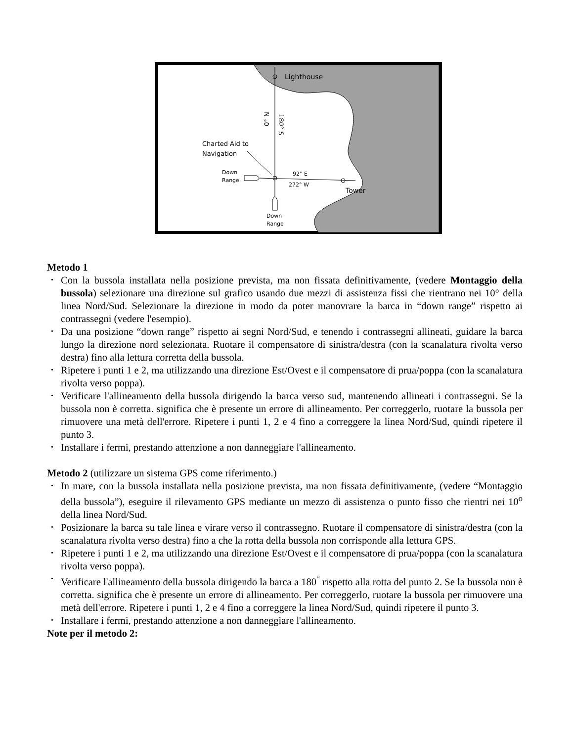Lighthouse
0° N
180° S
Charted Aid to
Navigation
Down
Range
92° E
272° W
Tower
Down
Range
Metodo 1
• Con la bussola installata nella posizione prevista, ma non fissata definitivamente, (vedere Montaggio della bussola) selezionare una direzione sul grafico usando due mezzi di assistenza fissi che rientrano nei 10° della linea Nord/Sud. Selezionare la direzione in modo da poter manovrare la barca in “down range” rispetto ai contrassegni (vedere l'esempio).
• Da una posizione “down range” rispetto ai segni Nord/Sud, e tenendo i contrassegni allineati, guidare la barca lungo la direzione nord selezionata. Ruotare il compensatore di sinistra/destra (con la scanalatura rivolta verso destra) fino alla lettura corretta della bussola.
• Ripetere i punti 1 e 2, ma utilizzando una direzione Est/Ovest e il compensatore di prua/poppa (con la scanalatura rivolta verso poppa).
• Verificare l'allineamento della bussola dirigendo la barca verso sud, mantenendo allineati i contrassegni. Se la bussola non è corretta. significa che è presente un errore di allineamento. Per correggerlo, ruotare la bussola per rimuovere una metà dell'errore. Ripetere i punti 1, 2 e 4 fino a correggere la linea Nord/Sud, quindi ripetere il punto 3.
• Installare i fermi, prestando attenzione a non danneggiare l'allineamento.
Metodo 2 (utilizzare un sistema GPS come riferimento.)
• In mare, con la bussola installata nella posizione prevista, ma non fissata definitivamente, (vedere “Montaggio della bussola”), eseguire il rilevamento GPS mediante un mezzo di assistenza o punto fisso che rientri nei 10<sup>o</sup> della linea Nord/Sud.
• Posizionare la barca su tale linea e virare verso il contrassegno. Ruotare il compensatore di sinistra/destra (con la scanalatura rivolta verso destra) fino a che la rotta della bussola non corrisponde alla lettura GPS.
• Ripetere i punti 1 e 2, ma utilizzando una direzione Est/Ovest e il compensatore di prua/poppa (con la scanalatura rivolta verso poppa).
• Verificare l'allineamento della bussola dirigendo la barca a 180<sup>°</sup> rispetto alla rotta del punto 2. Se la bussola non è corretta. significa che è presente un errore di allineamento. Per correggerlo, ruotare la bussola per rimuovere una metà dell'errore. Ripetere i punti 1, 2 e 4 fino a correggere la linea Nord/Sud, quindi ripetere il punto 3.
• Installare i fermi, prestando attenzione a non danneggiare l'allineamento.
Note per il metodo 2: